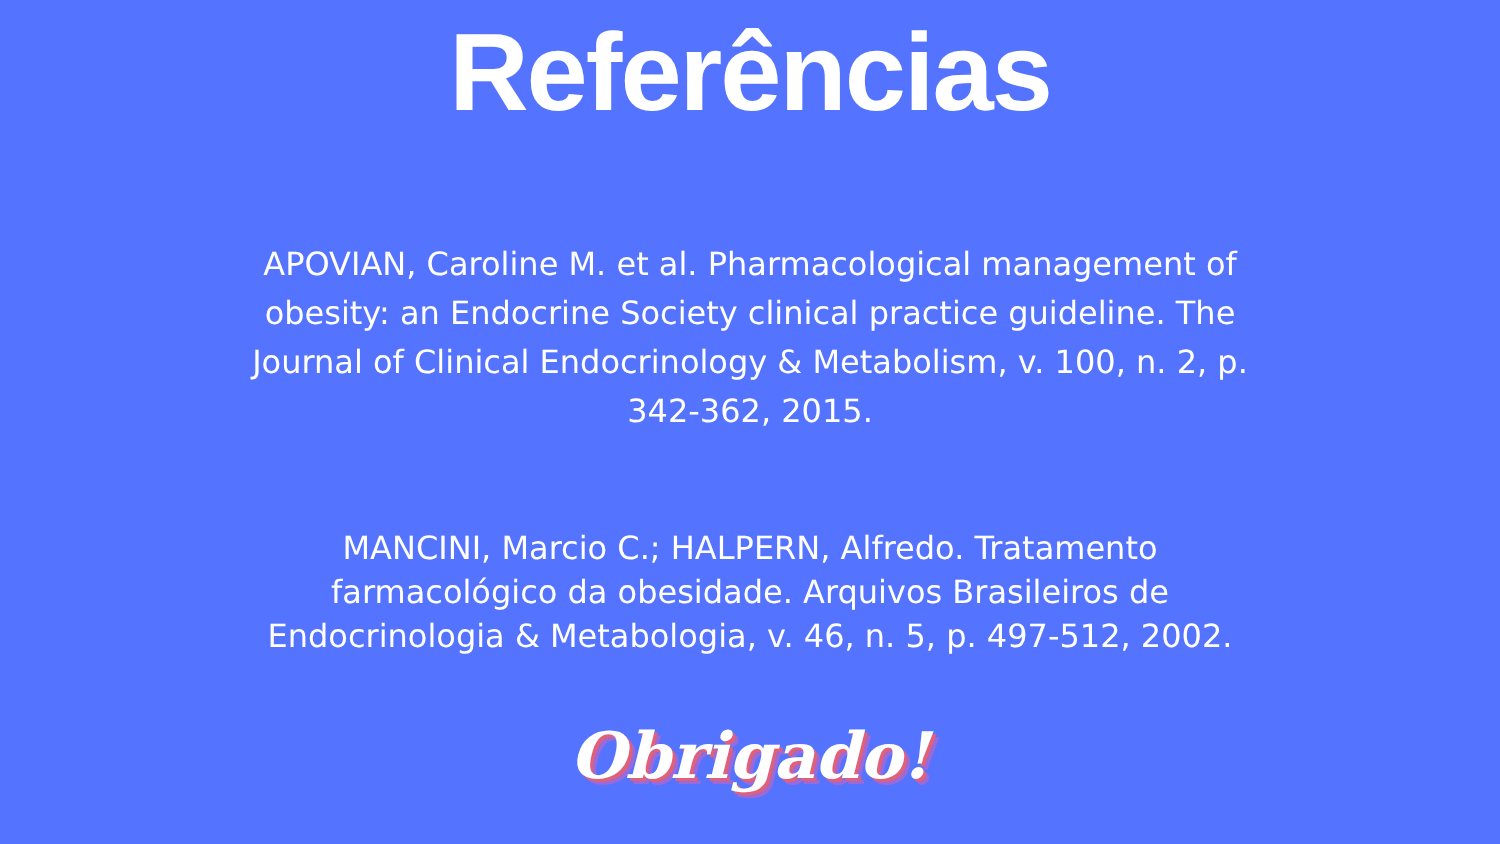Referências
APOVIAN, Caroline M. et al. Pharmacological management of obesity: an Endocrine Society clinical practice guideline. The Journal of Clinical Endocrinology & Metabolism, v. 100, n. 2, p. 342-362, 2015.
MANCINI, Marcio C.; HALPERN, Alfredo. Tratamento farmacológico da obesidade. Arquivos Brasileiros de Endocrinologia & Metabologia, v. 46, n. 5, p. 497-512, 2002.
Obrigado!